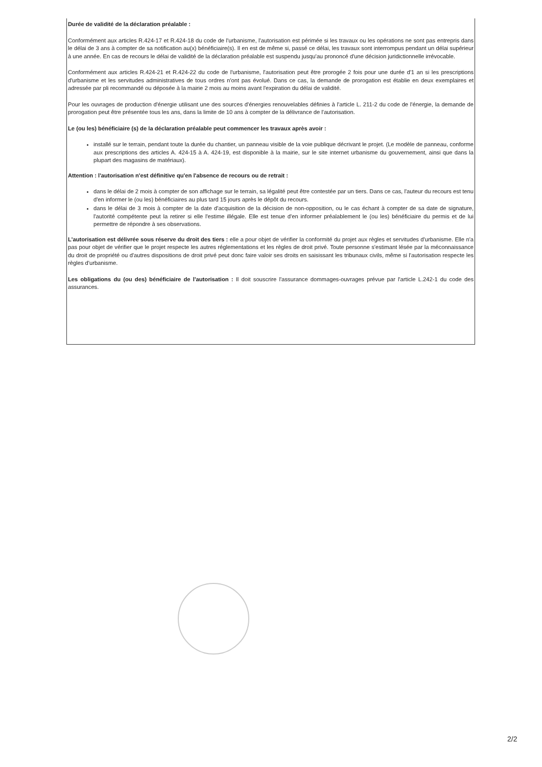Durée de validité de la déclaration préalable :
Conformément aux articles R.424-17 et R.424-18 du code de l'urbanisme, l'autorisation est périmée si les travaux ou les opérations ne sont pas entrepris dans le délai de 3 ans à compter de sa notification au(x) bénéficiaire(s). Il en est de même si, passé ce délai, les travaux sont interrompus pendant un délai supérieur à une année. En cas de recours le délai de validité de la déclaration préalable est suspendu jusqu'au prononcé d'une décision juridictionnelle irrévocable.
Conformément aux articles R.424-21 et R.424-22 du code de l'urbanisme, l'autorisation peut être prorogée 2 fois pour une durée d'1 an si les prescriptions d'urbanisme et les servitudes administratives de tous ordres n'ont pas évolué. Dans ce cas, la demande de prorogation est établie en deux exemplaires et adressée par pli recommandé ou déposée à la mairie 2 mois au moins avant l'expiration du délai de validité.
Pour les ouvrages de production d'énergie utilisant une des sources d'énergies renouvelables définies à l'article L. 211-2 du code de l'énergie, la demande de prorogation peut être présentée tous les ans, dans la limite de 10 ans à compter de la délivrance de l'autorisation.
Le (ou les) bénéficiaire (s) de la déclaration préalable peut commencer les travaux après avoir :
installé sur le terrain, pendant toute la durée du chantier, un panneau visible de la voie publique décrivant le projet. (Le modèle de panneau, conforme aux prescriptions des articles A. 424-15 à A. 424-19, est disponible à la mairie, sur le site internet urbanisme du gouvernement, ainsi que dans la plupart des magasins de matériaux).
Attention : l'autorisation n'est définitive qu'en l'absence de recours ou de retrait :
dans le délai de 2 mois à compter de son affichage sur le terrain, sa légalité peut être contestée par un tiers. Dans ce cas, l'auteur du recours est tenu d'en informer le (ou les) bénéficiaires au plus tard 15 jours après le dépôt du recours.
dans le délai de 3 mois à compter de la date d'acquisition de la décision de non-opposition, ou le cas échant à compter de sa date de signature, l'autorité compétente peut la retirer si elle l'estime illégale. Elle est tenue d'en informer préalablement le (ou les) bénéficiaire du permis et de lui permettre de répondre à ses observations.
L'autorisation est délivrée sous réserve du droit des tiers : elle a pour objet de vérifier la conformité du projet aux règles et servitudes d'urbanisme. Elle n'a pas pour objet de vérifier que le projet respecte les autres réglementations et les règles de droit privé. Toute personne s'estimant lésée par la méconnaissance du droit de propriété ou d'autres dispositions de droit privé peut donc faire valoir ses droits en saisissant les tribunaux civils, même si l'autorisation respecte les règles d'urbanisme.
Les obligations du (ou des) bénéficiaire de l'autorisation : Il doit souscrire l'assurance dommages-ouvrages prévue par l'article L.242-1 du code des assurances.
2/2